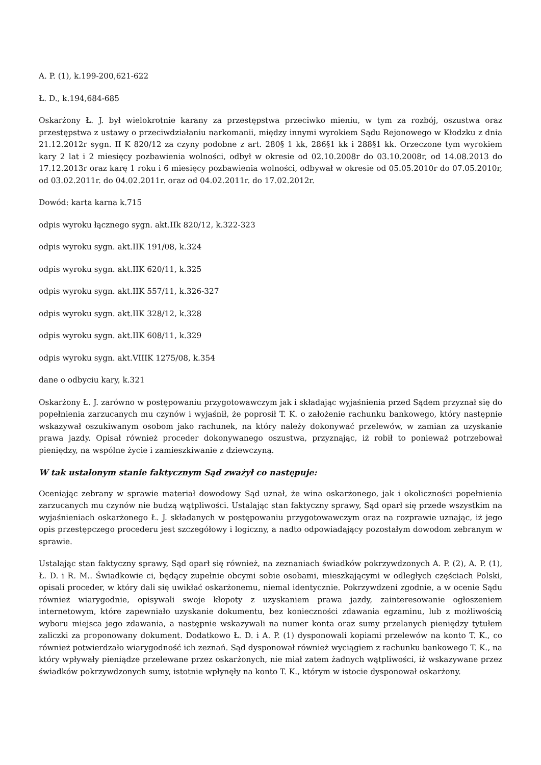A. P. (1), k.199-200,621-622
Ł. D., k.194,684-685
Oskarżony Ł. J. był wielokrotnie karany za przestępstwa przeciwko mieniu, w tym za rozbój, oszustwa oraz przestępstwa z ustawy o przeciwdziałaniu narkomanii, między innymi wyrokiem Sądu Rejonowego w Kłodzku z dnia 21.12.2012r sygn. II K 820/12 za czyny podobne z art. 280§ 1 kk, 286§1 kk i 288§1 kk. Orzeczone tym wyrokiem kary 2 lat i 2 miesięcy pozbawienia wolności, odbył w okresie od 02.10.2008r do 03.10.2008r, od 14.08.2013 do 17.12.2013r oraz karę 1 roku i 6 miesięcy pozbawienia wolności, odbywał w okresie od 05.05.2010r do 07.05.2010r, od 03.02.2011r. do 04.02.2011r. oraz od 04.02.2011r. do 17.02.2012r.
Dowód: karta karna k.715
odpis wyroku łącznego sygn. akt.IIk 820/12, k.322-323
odpis wyroku sygn. akt.IIK 191/08, k.324
odpis wyroku sygn. akt.IIK 620/11, k.325
odpis wyroku sygn. akt.IIK 557/11, k.326-327
odpis wyroku sygn. akt.IIK 328/12, k.328
odpis wyroku sygn. akt.IIK 608/11, k.329
odpis wyroku sygn. akt.VIIIK 1275/08, k.354
dane o odbyciu kary, k.321
Oskarżony Ł. J. zarówno w postępowaniu przygotowawczym jak i składając wyjaśnienia przed Sądem przyznał się do popełnienia zarzucanych mu czynów i wyjaśnił, że poprosił T. K. o założenie rachunku bankowego, który następnie wskazywał oszukiwanym osobom jako rachunek, na który należy dokonywać przelewów, w zamian za uzyskanie prawa jazdy. Opisał również proceder dokonywanego oszustwa, przyznając, iż robił to ponieważ potrzebował pieniędzy, na wspólne życie i zamieszkiwanie z dziewczyną.
W tak ustalonym stanie faktycznym Sąd zważył co następuje:
Oceniając zebrany w sprawie materiał dowodowy Sąd uznał, że wina oskarżonego, jak i okoliczności popełnienia zarzucanych mu czynów nie budzą wątpliwości. Ustalając stan faktyczny sprawy, Sąd oparł się przede wszystkim na wyjaśnieniach oskarżonego Ł. J. składanych w postępowaniu przygotowawczym oraz na rozprawie uznając, iż jego opis przestępczego procederu jest szczegółowy i logiczny, a nadto odpowiadający pozostałym dowodom zebranym w sprawie.
Ustalając stan faktyczny sprawy, Sąd oparł się również, na zeznaniach świadków pokrzywdzonych A. P. (2), A. P. (1), Ł. D. i R. M.. Świadkowie ci, będący zupełnie obcymi sobie osobami, mieszkającymi w odległych częściach Polski, opisali proceder, w który dali się uwikłać oskarżonemu, niemal identycznie. Pokrzywdzeni zgodnie, a w ocenie Sądu również wiarygodnie, opisywali swoje kłopoty z uzyskaniem prawa jazdy, zainteresowanie ogłoszeniem internetowym, które zapewniało uzyskanie dokumentu, bez konieczności zdawania egzaminu, lub z możliwością wyboru miejsca jego zdawania, a następnie wskazywali na numer konta oraz sumy przelanych pieniędzy tytułem zaliczki za proponowany dokument. Dodatkowo Ł. D. i A. P. (1) dysponowali kopiami przelewów na konto T. K., co również potwierdzało wiarygodność ich zeznań. Sąd dysponował również wyciągiem z rachunku bankowego T. K., na który wpływały pieniądze przelewane przez oskarżonych, nie miał zatem żadnych wątpliwości, iż wskazywane przez świadków pokrzywdzonych sumy, istotnie wpłynęły na konto T. K., którym w istocie dysponował oskarżony.